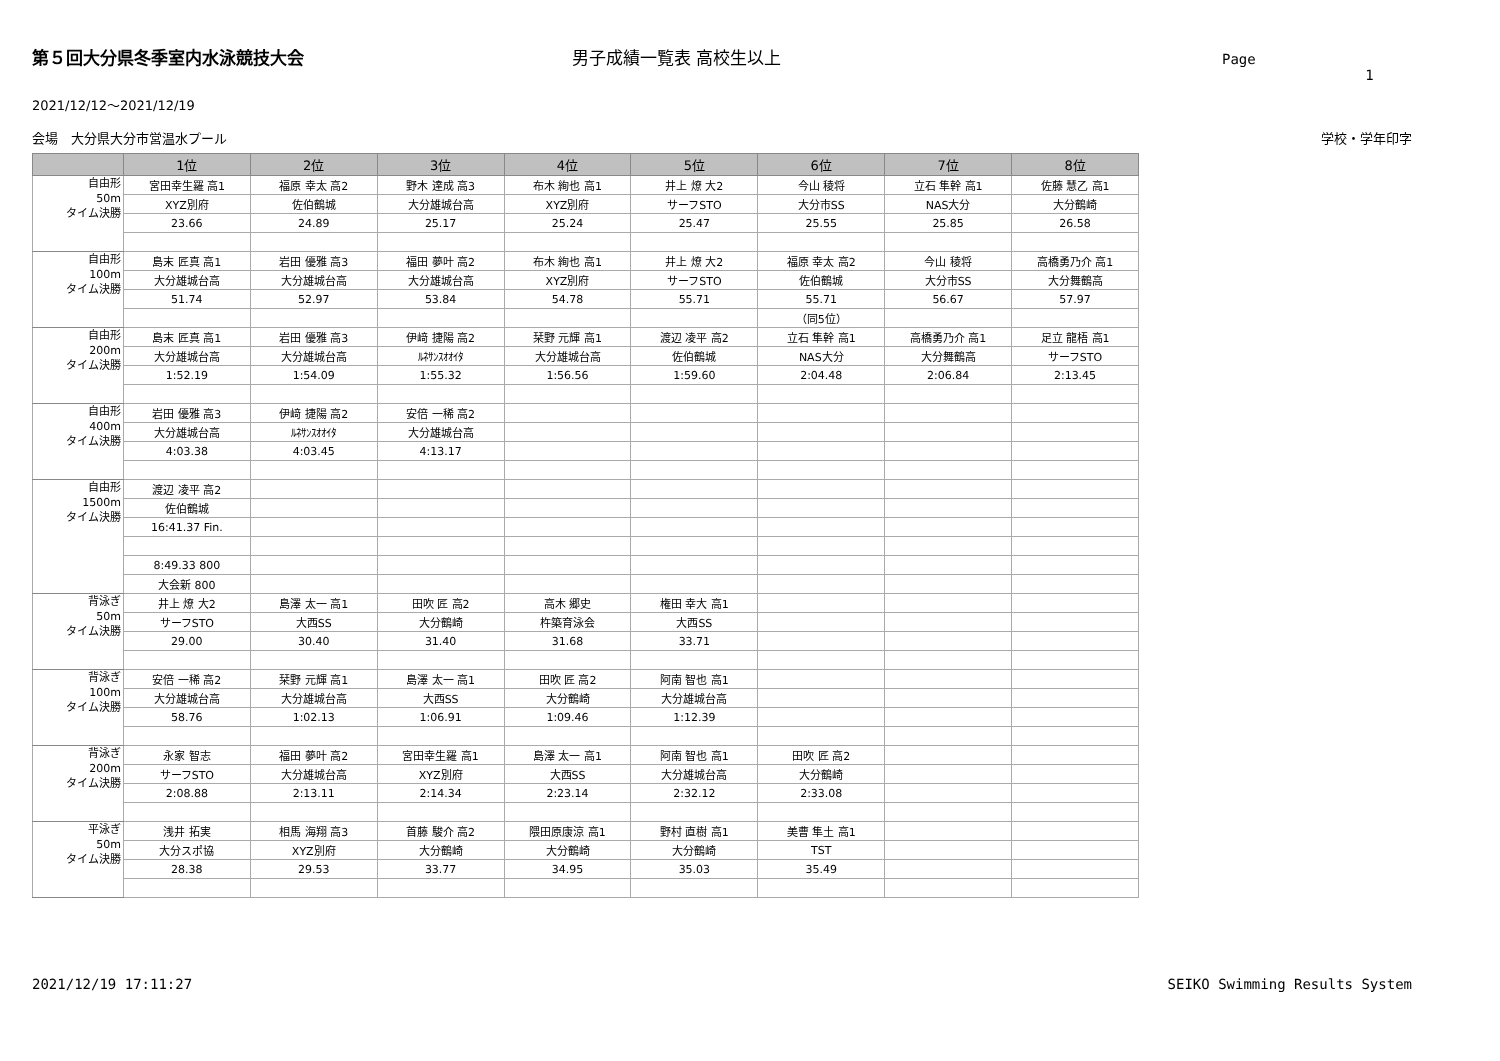第５回大分県冬季室内水泳競技大会 男子成績一覧表 高校生以上 Page 1
2021/12/12～2021/12/19
会場　大分県大分市営温水プール 学校・学年印字
| | 1位 | 2位 | 3位 | 4位 | 5位 | 6位 | 7位 | 8位 |
| --- | --- | --- | --- | --- | --- | --- | --- | --- |
| 自由形 50m タイム決勝 | 宮田幸生羅 高1 | 福原 幸太 高2 | 野木 達成 高3 | 布木 絢也 高1 | 井上 燎 大2 | 今山 稜将 | 立石 隼幹 高1 | 佐藤 慧乙 高1 |
| | XYZ別府 | 佐伯鶴城 | 大分雄城台高 | XYZ別府 | サーフSTO | 大分市SS | NAS大分 | 大分鶴崎 |
| | 23.66 | 24.89 | 25.17 | 25.24 | 25.47 | 25.55 | 25.85 | 26.58 |
| 自由形 100m タイム決勝 | 島末 匠真 高1 | 岩田 優雅 高3 | 福田 夢叶 高2 | 布木 絢也 高1 | 井上 燎 大2 | 福原 幸太 高2 | 今山 稜将 | 高橋勇乃介 高1 |
| | 大分雄城台高 | 大分雄城台高 | 大分雄城台高 | XYZ別府 | サーフSTO | 佐伯鶴城 | 大分市SS | 大分舞鶴高 |
| | 51.74 | 52.97 | 53.84 | 54.78 | 55.71 | 55.71 | 56.67 | 57.97 |
| | | | | | | （同5位） | | |
| 自由形 200m タイム決勝 | 島末 匠真 高1 | 岩田 優雅 高3 | 伊﨑 捷陽 高2 | 栞野 元輝 高1 | 渡辺 凌平 高2 | 立石 隼幹 高1 | 高橋勇乃介 高1 | 足立 龍梧 高1 |
| | 大分雄城台高 | 大分雄城台高 | ﾙﾈｻﾝｽｵｵｲﾀ | 大分雄城台高 | 佐伯鶴城 | NAS大分 | 大分舞鶴高 | サーフSTO |
| | 1:52.19 | 1:54.09 | 1:55.32 | 1:56.56 | 1:59.60 | 2:04.48 | 2:06.84 | 2:13.45 |
| 自由形 400m タイム決勝 | 岩田 優雅 高3 | 伊﨑 捷陽 高2 | 安倍 一稀 高2 | | | | | |
| | 大分雄城台高 | ﾙﾈｻﾝｽｵｵｲﾀ | 大分雄城台高 | | | | | |
| | 4:03.38 | 4:03.45 | 4:13.17 | | | | | |
| 自由形 1500m タイム決勝 | 渡辺 凌平 高2 | | | | | | | |
| | 佐伯鶴城 | | | | | | | |
| | 16:41.37 Fin. | | | | | | | |
| | 8:49.33 800 | | | | | | | |
| | 大会新 800 | | | | | | | |
| 背泳ぎ 50m タイム決勝 | 井上 燎 大2 | 島澤 太一 高1 | 田吹 匠 高2 | 高木 郷史 | 権田 幸大 高1 | | | |
| | サーフSTO | 大西SS | 大分鶴崎 | 杵築育泳会 | 大西SS | | | |
| | 29.00 | 30.40 | 31.40 | 31.68 | 33.71 | | | |
| 背泳ぎ 100m タイム決勝 | 安倍 一稀 高2 | 栞野 元輝 高1 | 島澤 太一 高1 | 田吹 匠 高2 | 阿南 智也 高1 | | | |
| | 大分雄城台高 | 大分雄城台高 | 大西SS | 大分鶴崎 | 大分雄城台高 | | | |
| | 58.76 | 1:02.13 | 1:06.91 | 1:09.46 | 1:12.39 | | | |
| 背泳ぎ 200m タイム決勝 | 永家 智志 | 福田 夢叶 高2 | 宮田幸生羅 高1 | 島澤 太一 高1 | 阿南 智也 高1 | 田吹 匠 高2 | | |
| | サーフSTO | 大分雄城台高 | XYZ別府 | 大西SS | 大分雄城台高 | 大分鶴崎 | | |
| | 2:08.88 | 2:13.11 | 2:14.34 | 2:23.14 | 2:32.12 | 2:33.08 | | |
| 平泳ぎ 50m タイム決勝 | 浅井 拓実 | 相馬 海翔 高3 | 首藤 駿介 高2 | 隈田原康涼 高1 | 野村 直樹 高1 | 美曹 隼土 高1 | | |
| | 大分スポ協 | XYZ別府 | 大分鶴崎 | 大分鶴崎 | 大分鶴崎 | TST | | |
| | 28.38 | 29.53 | 33.77 | 34.95 | 35.03 | 35.49 | | |
2021/12/19 17:11:27 SEIKO Swimming Results System